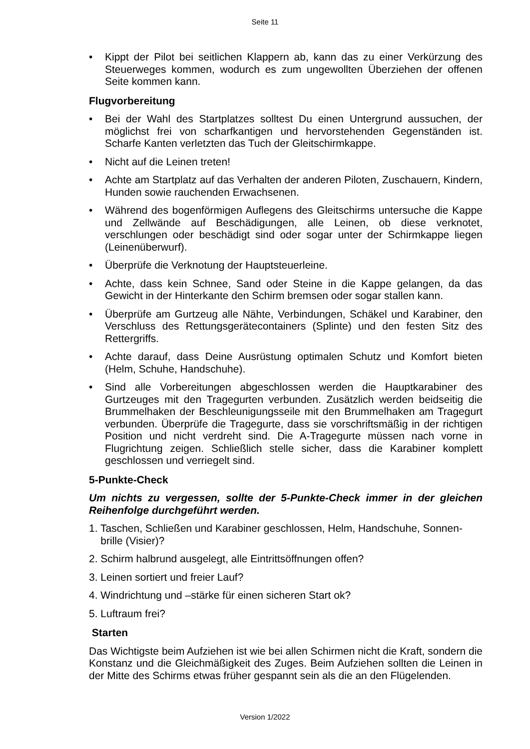Seite 11
• Kippt der Pilot bei seitlichen Klappern ab, kann das zu einer Verkürzung des Steuerweges kommen, wodurch es zum ungewollten Überziehen der offenen Seite kommen kann.
Flugvorbereitung
• Bei der Wahl des Startplatzes solltest Du einen Untergrund aussuchen, der möglichst frei von scharfkantigen und hervorstehenden Gegenständen ist. Scharfe Kanten verletzten das Tuch der Gleitschirmkappe.
• Nicht auf die Leinen treten!
• Achte am Startplatz auf das Verhalten der anderen Piloten, Zuschauern, Kindern, Hunden sowie rauchenden Erwachsenen.
• Während des bogenförmigen Auflegens des Gleitschirms untersuche die Kappe und Zellwände auf Beschädigungen, alle Leinen, ob diese verknotet, verschlungen oder beschädigt sind oder sogar unter der Schirmkappe liegen (Leinenüberwurf).
• Überprüfe die Verknotung der Hauptsteuerleine.
• Achte, dass kein Schnee, Sand oder Steine in die Kappe gelangen, da das Gewicht in der Hinterkante den Schirm bremsen oder sogar stallen kann.
• Überprüfe am Gurtzeug alle Nähte, Verbindungen, Schäkel und Karabiner, den Verschluss des Rettungsgerätecontainers (Splinte) und den festen Sitz des Rettergriffs.
• Achte darauf, dass Deine Ausrüstung optimalen Schutz und Komfort bieten (Helm, Schuhe, Handschuhe).
• Sind alle Vorbereitungen abgeschlossen werden die Hauptkarabiner des Gurtzeuges mit den Tragegurten verbunden. Zusätzlich werden beidseitig die Brummelhaken der Beschleunigungsseile mit den Brummelhaken am Tragegurt verbunden. Überprüfe die Tragegurte, dass sie vorschriftsmäßig in der richtigen Position und nicht verdreht sind. Die A-Tragegurte müssen nach vorne in Flugrichtung zeigen. Schließlich stelle sicher, dass die Karabiner komplett geschlossen und verriegelt sind.
5-Punkte-Check
Um nichts zu vergessen, sollte der 5-Punkte-Check immer in der gleichen Reihenfolge durchgeführt werden.
1. Taschen, Schließen und Karabiner geschlossen, Helm, Handschuhe, Sonnen-
brille (Visier)?
2. Schirm halbrund ausgelegt, alle Eintrittsöffnungen offen?
3. Leinen sortiert und freier Lauf?
4. Windrichtung und –stärke für einen sicheren Start ok?
5. Luftraum frei?
Starten
Das Wichtigste beim Aufziehen ist wie bei allen Schirmen nicht die Kraft, sondern die Konstanz und die Gleichmäßigkeit des Zuges. Beim Aufziehen sollten die Leinen in der Mitte des Schirms etwas früher gespannt sein als die an den Flügelenden.
Version 1/2022